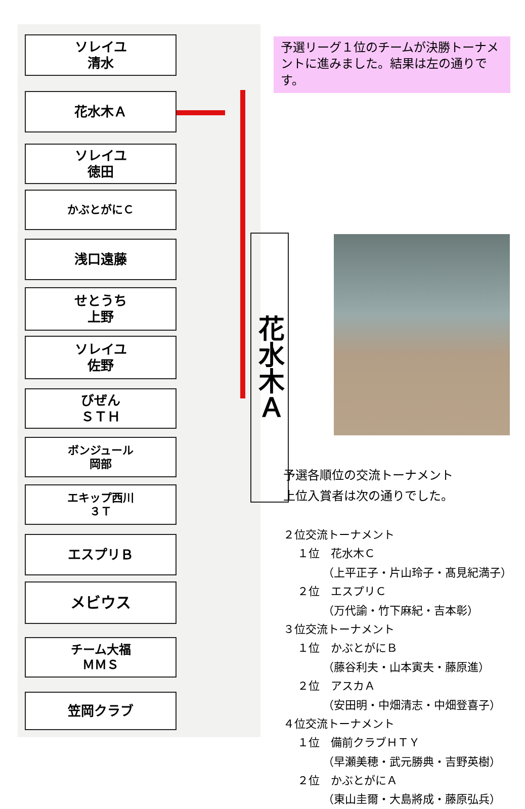ソレイユ
清水
花水木Ａ
ソレイユ
徳田
かぶとがにＣ
浅口遠藤
せとうち
上野
ソレイユ
佐野
びぜん
ＳＴＨ
ボンジュール
岡部
エキップ西川
３Ｔ
エスプリＢ
メビウス
チーム大福
ＭＭＳ
笠岡クラブ
花水木Ａ
予選リーグ１位のチームが決勝トーナメントに進みました。結果は左の通りです。
予選各順位の交流トーナメント
上位入賞者は次の通りでした。
２位交流トーナメント
１位　花水木Ｃ
（上平正子・片山玲子・髙見紀満子）
２位　エスプリＣ
（万代諭・竹下麻紀・吉本彰）
３位交流トーナメント
１位　かぶとがにＢ
（藤谷利夫・山本寅夫・藤原進）
２位　アスカＡ
（安田明・中畑清志・中畑登喜子）
４位交流トーナメント
１位　備前クラブＨＴＹ
（早瀬美穂・武元勝典・吉野英樹）
２位　かぶとがにＡ
（東山圭爾・大島將成・藤原弘兵）